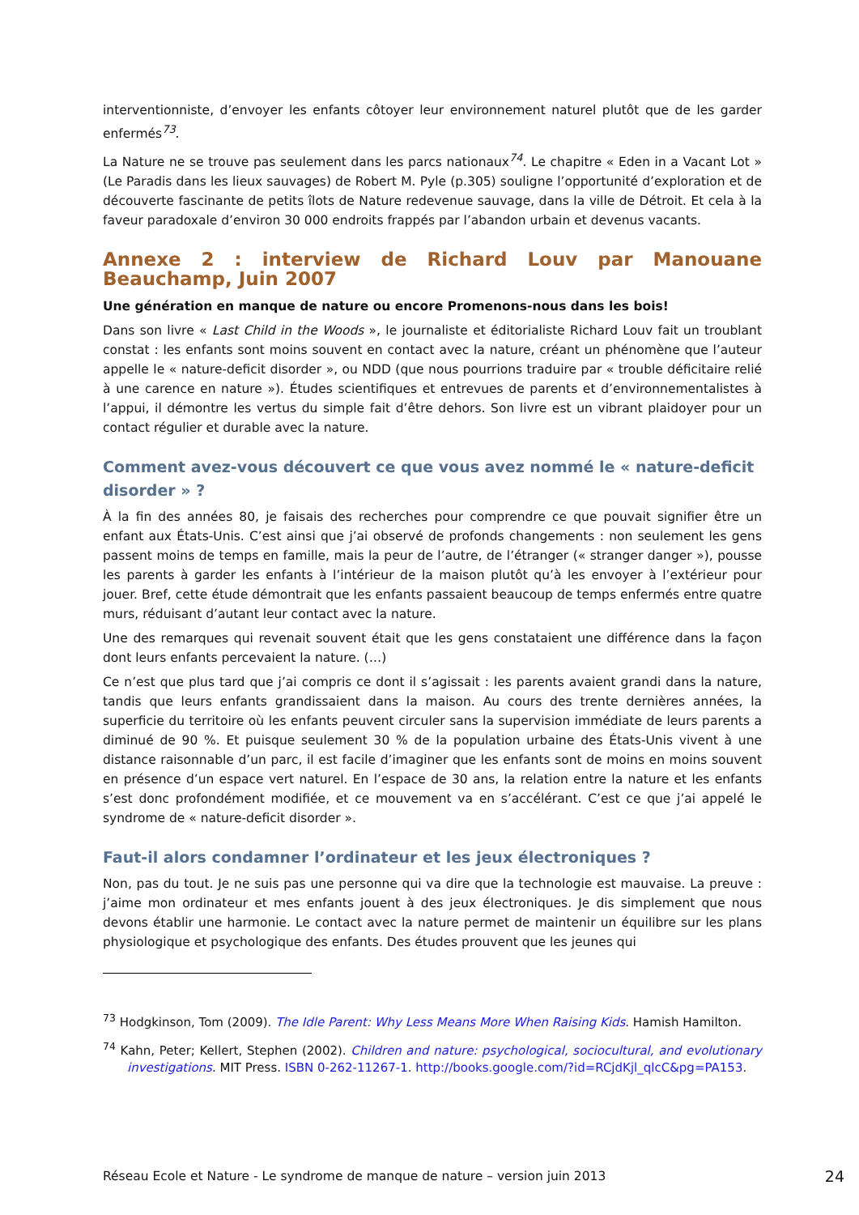interventionniste, d’envoyer les enfants côtoyer leur environnement naturel plutôt que de les garder enfermés<sup>73</sup>.
La Nature ne se trouve pas seulement dans les parcs nationaux<sup>74</sup>. Le chapitre « Eden in a Vacant Lot » (Le Paradis dans les lieux sauvages) de Robert M. Pyle (p.305) souligne l’opportunité d’exploration et de découverte fascinante de petits îlots de Nature redevenue sauvage, dans la ville de Détroit. Et cela à la faveur paradoxale d’environ 30 000 endroits frappés par l’abandon urbain et devenus vacants.
Annexe 2 : interview de Richard Louv par Manouane Beauchamp, Juin 2007
Une génération en manque de nature ou encore Promenons-nous dans les bois!
Dans son livre « Last Child in the Woods », le journaliste et éditorialiste Richard Louv fait un troublant constat : les enfants sont moins souvent en contact avec la nature, créant un phénomène que l’auteur appelle le « nature-deficit disorder », ou NDD (que nous pourrions traduire par « trouble déficitaire relié à une carence en nature »). Études scientifiques et entrevues de parents et d’environnementalistes à l’appui, il démontre les vertus du simple fait d’être dehors. Son livre est un vibrant plaidoyer pour un contact régulier et durable avec la nature.
Comment avez-vous découvert ce que vous avez nommé le « nature-deficit disorder » ?
À la fin des années 80, je faisais des recherches pour comprendre ce que pouvait signifier être un enfant aux États-Unis. C’est ainsi que j’ai observé de profonds changements : non seulement les gens passent moins de temps en famille, mais la peur de l’autre, de l’étranger (« stranger danger »), pousse les parents à garder les enfants à l’intérieur de la maison plutôt qu’à les envoyer à l’extérieur pour jouer. Bref, cette étude démontrait que les enfants passaient beaucoup de temps enfermés entre quatre murs, réduisant d’autant leur contact avec la nature.
Une des remarques qui revenait souvent était que les gens constataient une différence dans la façon dont leurs enfants percevaient la nature. (…)
Ce n’est que plus tard que j’ai compris ce dont il s’agissait : les parents avaient grandi dans la nature, tandis que leurs enfants grandissaient dans la maison. Au cours des trente dernières années, la superficie du territoire où les enfants peuvent circuler sans la supervision immédiate de leurs parents a diminué de 90 %. Et puisque seulement 30 % de la population urbaine des États-Unis vivent à une distance raisonnable d’un parc, il est facile d’imaginer que les enfants sont de moins en moins souvent en présence d’un espace vert naturel. En l’espace de 30 ans, la relation entre la nature et les enfants s’est donc profondément modifiée, et ce mouvement va en s’accélérant. C’est ce que j’ai appelé le syndrome de « nature-deficit disorder ».
Faut-il alors condamner l’ordinateur et les jeux électroniques ?
Non, pas du tout. Je ne suis pas une personne qui va dire que la technologie est mauvaise. La preuve : j’aime mon ordinateur et mes enfants jouent à des jeux électroniques. Je dis simplement que nous devons établir une harmonie. Le contact avec la nature permet de maintenir un équilibre sur les plans physiologique et psychologique des enfants. Des études prouvent que les jeunes qui
<sup>73</sup> Hodgkinson, Tom (2009). The Idle Parent: Why Less Means More When Raising Kids. Hamish Hamilton.
<sup>74</sup> Kahn, Peter; Kellert, Stephen (2002). Children and nature: psychological, sociocultural, and evolutionary investigations. MIT Press. ISBN 0-262-11267-1. http://books.google.com/?id=RCjdKjl_qlcC&pg=PA153.
Réseau Ecole et Nature - Le syndrome de manque de nature – version juin 2013 24